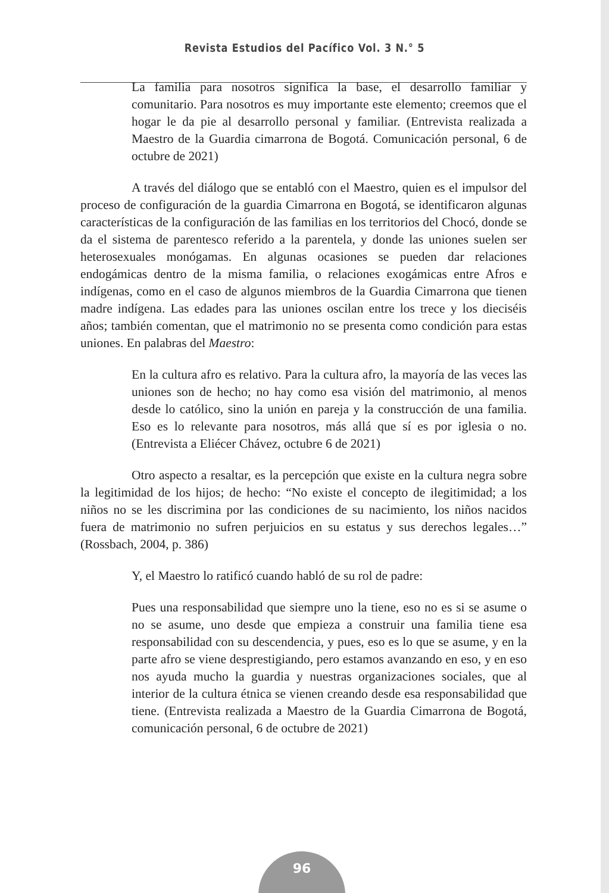Revista Estudios del Pacífico Vol. 3 N.° 5
La familia para nosotros significa la base, el desarrollo familiar y comunitario. Para nosotros es muy importante este elemento; creemos que el hogar le da pie al desarrollo personal y familiar. (Entrevista realizada a Maestro de la Guardia cimarrona de Bogotá. Comunicación personal, 6 de octubre de 2021)
A través del diálogo que se entabló con el Maestro, quien es el impulsor del proceso de configuración de la guardia Cimarrona en Bogotá, se identificaron algunas características de la configuración de las familias en los territorios del Chocó, donde se da el sistema de parentesco referido a la parentela, y donde las uniones suelen ser heterosexuales monógamas. En algunas ocasiones se pueden dar relaciones endogámicas dentro de la misma familia, o relaciones exogámicas entre Afros e indígenas, como en el caso de algunos miembros de la Guardia Cimarrona que tienen madre indígena. Las edades para las uniones oscilan entre los trece y los dieciséis años; también comentan, que el matrimonio no se presenta como condición para estas uniones. En palabras del Maestro:
En la cultura afro es relativo. Para la cultura afro, la mayoría de las veces las uniones son de hecho; no hay como esa visión del matrimonio, al menos desde lo católico, sino la unión en pareja y la construcción de una familia. Eso es lo relevante para nosotros, más allá que sí es por iglesia o no.(Entrevista a Eliécer Chávez, octubre 6 de 2021)
Otro aspecto a resaltar, es la percepción que existe en la cultura negra sobre la legitimidad de los hijos; de hecho: “No existe el concepto de ilegitimidad; a los niños no se les discrimina por las condiciones de su nacimiento, los niños nacidos fuera de matrimonio no sufren perjuicios en su estatus y sus derechos legales…” (Rossbach, 2004, p. 386)
Y, el Maestro lo ratificó cuando habló de su rol de padre:
Pues una responsabilidad que siempre uno la tiene, eso no es si se asume o no se asume, uno desde que empieza a construir una familia tiene esa responsabilidad con su descendencia, y pues, eso es lo que se asume, y en la parte afro se viene desprestigiando, pero estamos avanzando en eso, y en eso nos ayuda mucho la guardia y nuestras organizaciones sociales, que al interior de la cultura étnica se vienen creando desde esa responsabilidad que tiene. (Entrevista realizada a Maestro de la Guardia Cimarrona de Bogotá, comunicación personal, 6 de octubre de 2021)
96